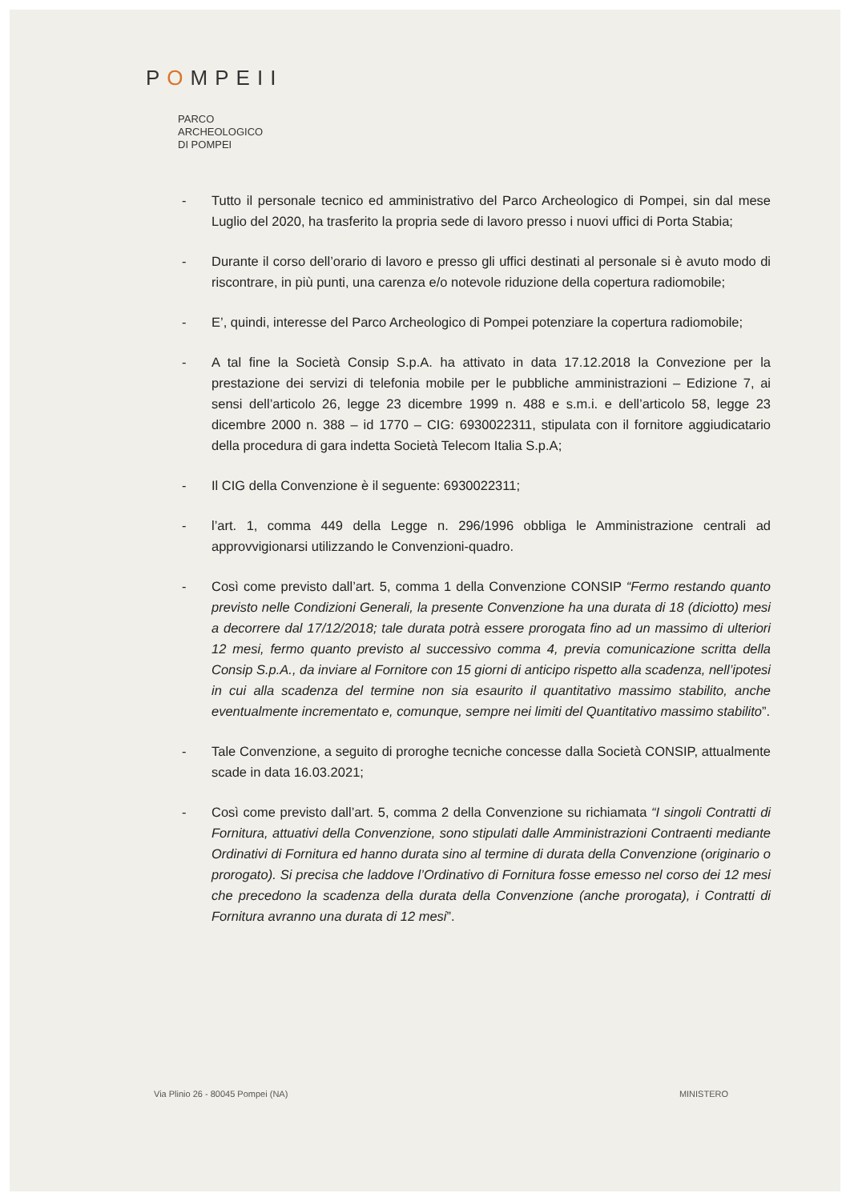POMPEII
PARCO
ARCHEOLOGICO
DI POMPEI
- Tutto il personale tecnico ed amministrativo del Parco Archeologico di Pompei, sin dal mese Luglio del 2020, ha trasferito la propria sede di lavoro presso i nuovi uffici di Porta Stabia;
- Durante il corso dell’orario di lavoro e presso gli uffici destinati al personale si è avuto modo di riscontrare, in più punti, una carenza e/o notevole riduzione della copertura radiomobile;
- E’, quindi, interesse del Parco Archeologico di Pompei potenziare la copertura radiomobile;
- A tal fine la Società Consip S.p.A. ha attivato in data 17.12.2018 la Convezione per la prestazione dei servizi di telefonia mobile per le pubbliche amministrazioni – Edizione 7, ai sensi dell’articolo 26, legge 23 dicembre 1999 n. 488 e s.m.i. e dell’articolo 58, legge 23 dicembre 2000 n. 388 – id 1770 – CIG: 6930022311, stipulata con il fornitore aggiudicatario della procedura di gara indetta Società Telecom Italia S.p.A;
- Il CIG della Convenzione è il seguente: 6930022311;
- l’art. 1, comma 449 della Legge n. 296/1996 obbliga le Amministrazione centrali ad approvvigionarsi utilizzando le Convenzioni-quadro.
- Così come previsto dall’art. 5, comma 1 della Convenzione CONSIP “Fermo restando quanto previsto nelle Condizioni Generali, la presente Convenzione ha una durata di 18 (diciotto) mesi a decorrere dal 17/12/2018; tale durata potrà essere prorogata fino ad un massimo di ulteriori 12 mesi, fermo quanto previsto al successivo comma 4, previa comunicazione scritta della Consip S.p.A., da inviare al Fornitore con 15 giorni di anticipo rispetto alla scadenza, nell’ipotesi in cui alla scadenza del termine non sia esaurito il quantitativo massimo stabilito, anche eventualmente incrementato e, comunque, sempre nei limiti del Quantitativo massimo stabilito”.
- Tale Convenzione, a seguito di proroghe tecniche concesse dalla Società CONSIP, attualmente scade in data 16.03.2021;
- Così come previsto dall’art. 5, comma 2 della Convenzione su richiamata “I singoli Contratti di Fornitura, attuativi della Convenzione, sono stipulati dalle Amministrazioni Contraenti mediante Ordinativi di Fornitura ed hanno durata sino al termine di durata della Convenzione (originario o prorogato). Si precisa che laddove l’Ordinativo di Fornitura fosse emesso nel corso dei 12 mesi che precedono la scadenza della durata della Convenzione (anche prorogata), i Contratti di Fornitura avranno una durata di 12 mesi”.
Via Plinio 26 - 80045 Pompei (NA) MINISTERO